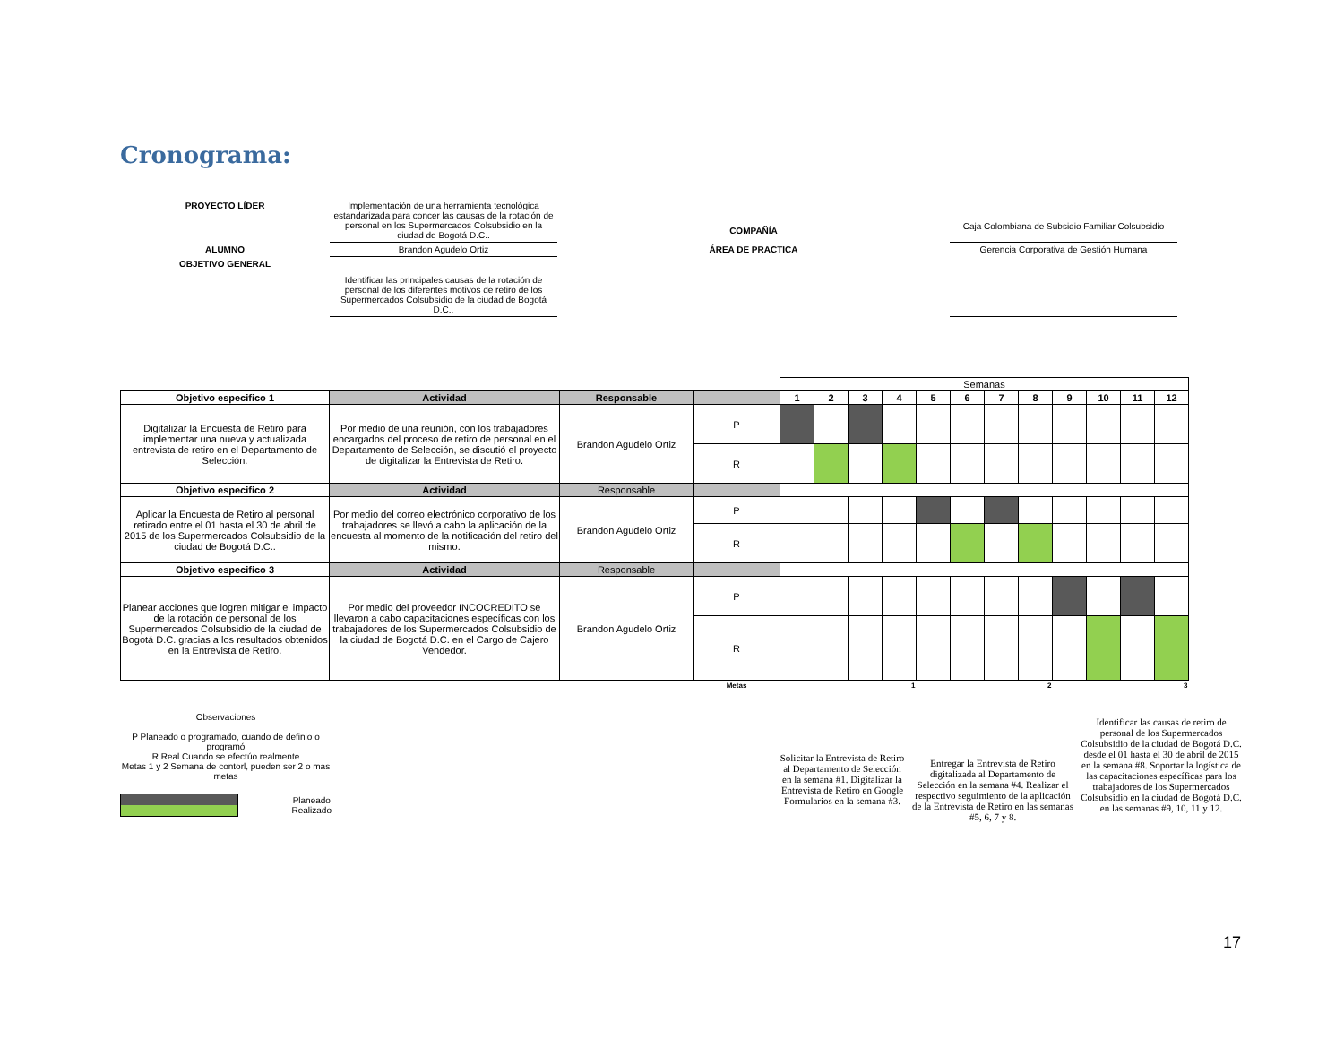Cronograma:
| PROYECTO LÍDER | Implementación de una herramienta tecnológica estandarizada para concer las causas de la rotación de personal en los Supermercados Colsubsidio en la ciudad de Bogotá D.C.. | COMPAÑÍA | Caja Colombiana de Subsidio Familiar Colsubsidio |
| ALUMNO | Brandon Agudelo Ortiz | ÁREA DE PRACTICA | Gerencia Corporativa de Gestión Humana |
| OBJETIVO GENERAL | Identificar las principales causas de la rotación de personal de los diferentes motivos de retiro de los Supermercados Colsubsidio de la ciudad de Bogotá D.C.. | | |
| | | | | Semanas | | | | | | | | | | | |
| Objetivo especifico 1 | Actividad | Responsable | | 1 | 2 | 3 | 4 | 5 | 6 | 7 | 8 | 9 | 10 | 11 | 12 |
| Digitalizar la Encuesta de Retiro para implementar una nueva y actualizada entrevista de retiro en el Departamento de Selección. | Por medio de una reunión, con los trabajadores encargados del proceso de retiro de personal en el Departamento de Selección, se discutió el proyecto de digitalizar la Entrevista de Retiro. | Brandon Agudelo Ortiz | P | | | | | | | | | | | | |
| | | | R | | | | | | | | | | | | |
| Objetivo especifico 2 | Actividad | Responsable | | | | | | | | | | | | | |
| Aplicar la Encuesta de Retiro al personal retirado entre el 01 hasta el 30 de abril de 2015 de los Supermercados Colsubsidio de la ciudad de Bogotá D.C.. | Por medio del correo electrónico corporativo de los trabajadores se llevó a cabo la aplicación de la encuesta al momento de la notificación del retiro del mismo. | Brandon Agudelo Ortiz | P | | | | | | | | | | | | |
| | | | R | | | | | | | | | | | | |
| Objetivo especifico 3 | Actividad | Responsable | | | | | | | | | | | | | |
| Planear acciones que logren mitigar el impacto de la rotación de personal de los Supermercados Colsubsidio de la ciudad de Bogotá D.C. gracias a los resultados obtenidos en la Entrevista de Retiro. | Por medio del proveedor INCOCREDITO se llevaron a cabo capacitaciones específicas con los trabajadores de los Supermercados Colsubsidio de la ciudad de Bogotá D.C. en el Cargo de Cajero Vendedor. | Brandon Agudelo Ortiz | P | | | | | | | | | | | | |
| | | | R | | | | | | | | | | | | |
| | | | Metas | 1 | | | | 2 | | | | 3 | | | |
Observaciones
P Planeado o programado, cuando de definio o programó
R Real Cuando se efectúo realmente
Metas 1 y 2 Semana de contorl, pueden ser 2 o mas metas
Planeado
Realizado
Solicitar la Entrevista de Retiro al Departamento de Selección en la semana #1. Digitalizar la Entrevista de Retiro en Google Formularios en la semana #3.
Entregar la Entrevista de Retiro digitalizada al Departamento de Selección en la semana #4. Realizar el respectivo seguimiento de la aplicación de la Entrevista de Retiro en las semanas #5, 6, 7 y 8.
Identificar las causas de retiro de personal de los Supermercados Colsubsidio de la ciudad de Bogotá D.C. desde el 01 hasta el 30 de abril de 2015 en la semana #8. Soportar la logística de las capacitaciones específicas para los trabajadores de los Supermercados Colsubsidio en la ciudad de Bogotá D.C. en las semanas #9, 10, 11 y 12.
17